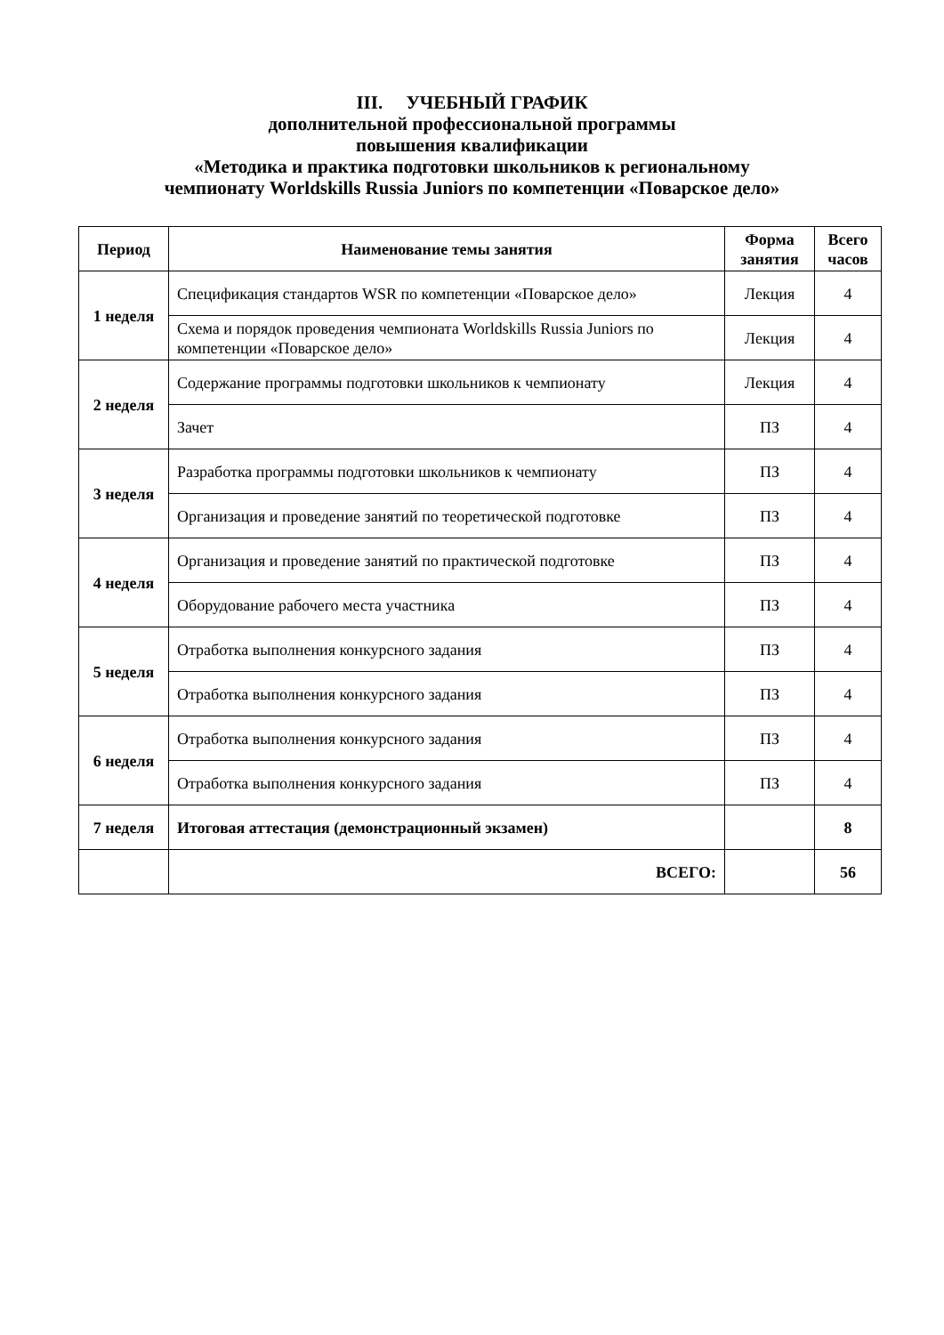III. УЧЕБНЫЙ ГРАФИК
дополнительной профессиональной программы
повышения квалификации
«Методика и практика подготовки школьников к региональному
чемпионату Worldskills Russia Juniors по компетенции «Поварское дело»
| Период | Наименование темы занятия | Форма занятия | Всего часов |
| --- | --- | --- | --- |
| 1 неделя | Спецификация стандартов WSR по компетенции «Поварское дело» | Лекция | 4 |
| | Схема и порядок проведения чемпионата Worldskills Russia Juniors по компетенции «Поварское дело» | Лекция | 4 |
| 2 неделя | Содержание программы подготовки школьников к чемпионату | Лекция | 4 |
| | Зачет | ПЗ | 4 |
| 3 неделя | Разработка программы подготовки школьников к чемпионату | ПЗ | 4 |
| | Организация и проведение занятий по теоретической подготовке | ПЗ | 4 |
| 4 неделя | Организация и проведение занятий по практической подготовке | ПЗ | 4 |
| | Оборудование рабочего места участника | ПЗ | 4 |
| 5 неделя | Отработка выполнения конкурсного задания | ПЗ | 4 |
| | Отработка выполнения конкурсного задания | ПЗ | 4 |
| 6 неделя | Отработка выполнения конкурсного задания | ПЗ | 4 |
| | Отработка выполнения конкурсного задания | ПЗ | 4 |
| 7 неделя | Итоговая аттестация (демонстрационный экзамен) | | 8 |
| | ВСЕГО: | | 56 |